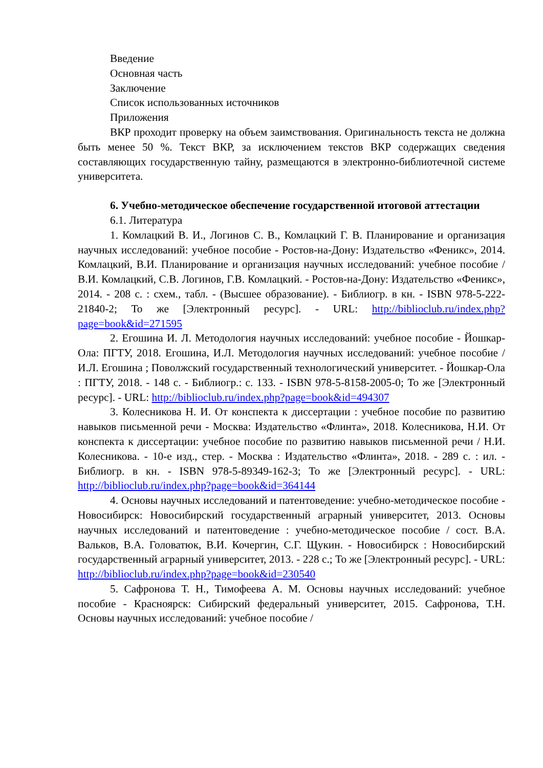Введение
Основная часть
Заключение
Список использованных источников
Приложения
ВКР проходит проверку на объем заимствования. Оригинальность текста не должна быть менее 50 %. Текст ВКР, за исключением текстов ВКР содержащих сведения составляющих государственную тайну, размещаются в электронно-библиотечной системе университета.
6. Учебно-методическое обеспечение государственной итоговой аттестации
6.1. Литература
1. Комлацкий В. И., Логинов С. В., Комлацкий Г. В. Планирование и организация научных исследований: учебное пособие - Ростов-на-Дону: Издательство «Феникс», 2014. Комлацкий, В.И. Планирование и организация научных исследований: учебное пособие / В.И. Комлацкий, С.В. Логинов, Г.В. Комлацкий. - Ростов-на-Дону: Издательство «Феникс», 2014. - 208 с. : схем., табл. - (Высшее образование). - Библиогр. в кн. - ISBN 978-5-222-21840-2; То же [Электронный ресурс]. - URL: http://biblioclub.ru/index.php?page=book&id=271595
2. Егошина И. Л. Методология научных исследований: учебное пособие - Йошкар-Ола: ПГТУ, 2018. Егошина, И.Л. Методология научных исследований: учебное пособие / И.Л. Егошина ; Поволжский государственный технологический университет. - Йошкар-Ола : ПГТУ, 2018. - 148 с. - Библиогр.: с. 133. - ISBN 978-5-8158-2005-0; То же [Электронный ресурс]. - URL: http://biblioclub.ru/index.php?page=book&id=494307
3. Колесникова Н. И. От конспекта к диссертации : учебное пособие по развитию навыков письменной речи - Москва: Издательство «Флинта», 2018. Колесникова, Н.И. От конспекта к диссертации: учебное пособие по развитию навыков письменной речи / Н.И. Колесникова. - 10-е изд., стер. - Москва : Издательство «Флинта», 2018. - 289 с. : ил. - Библиогр. в кн. - ISBN 978-5-89349-162-3; То же [Электронный ресурс]. - URL: http://biblioclub.ru/index.php?page=book&id=364144
4. Основы научных исследований и патентоведение: учебно-методическое пособие - Новосибирск: Новосибирский государственный аграрный университет, 2013. Основы научных исследований и патентоведение : учебно-методическое пособие / сост. В.А. Вальков, В.А. Головатюк, В.И. Кочергин, С.Г. Щукин. - Новосибирск : Новосибирский государственный аграрный университет, 2013. - 228 с.; То же [Электронный ресурс]. - URL: http://biblioclub.ru/index.php?page=book&id=230540
5. Сафронова Т. Н., Тимофеева А. М. Основы научных исследований: учебное пособие - Красноярск: Сибирский федеральный университет, 2015. Сафронова, Т.Н. Основы научных исследований: учебное пособие /